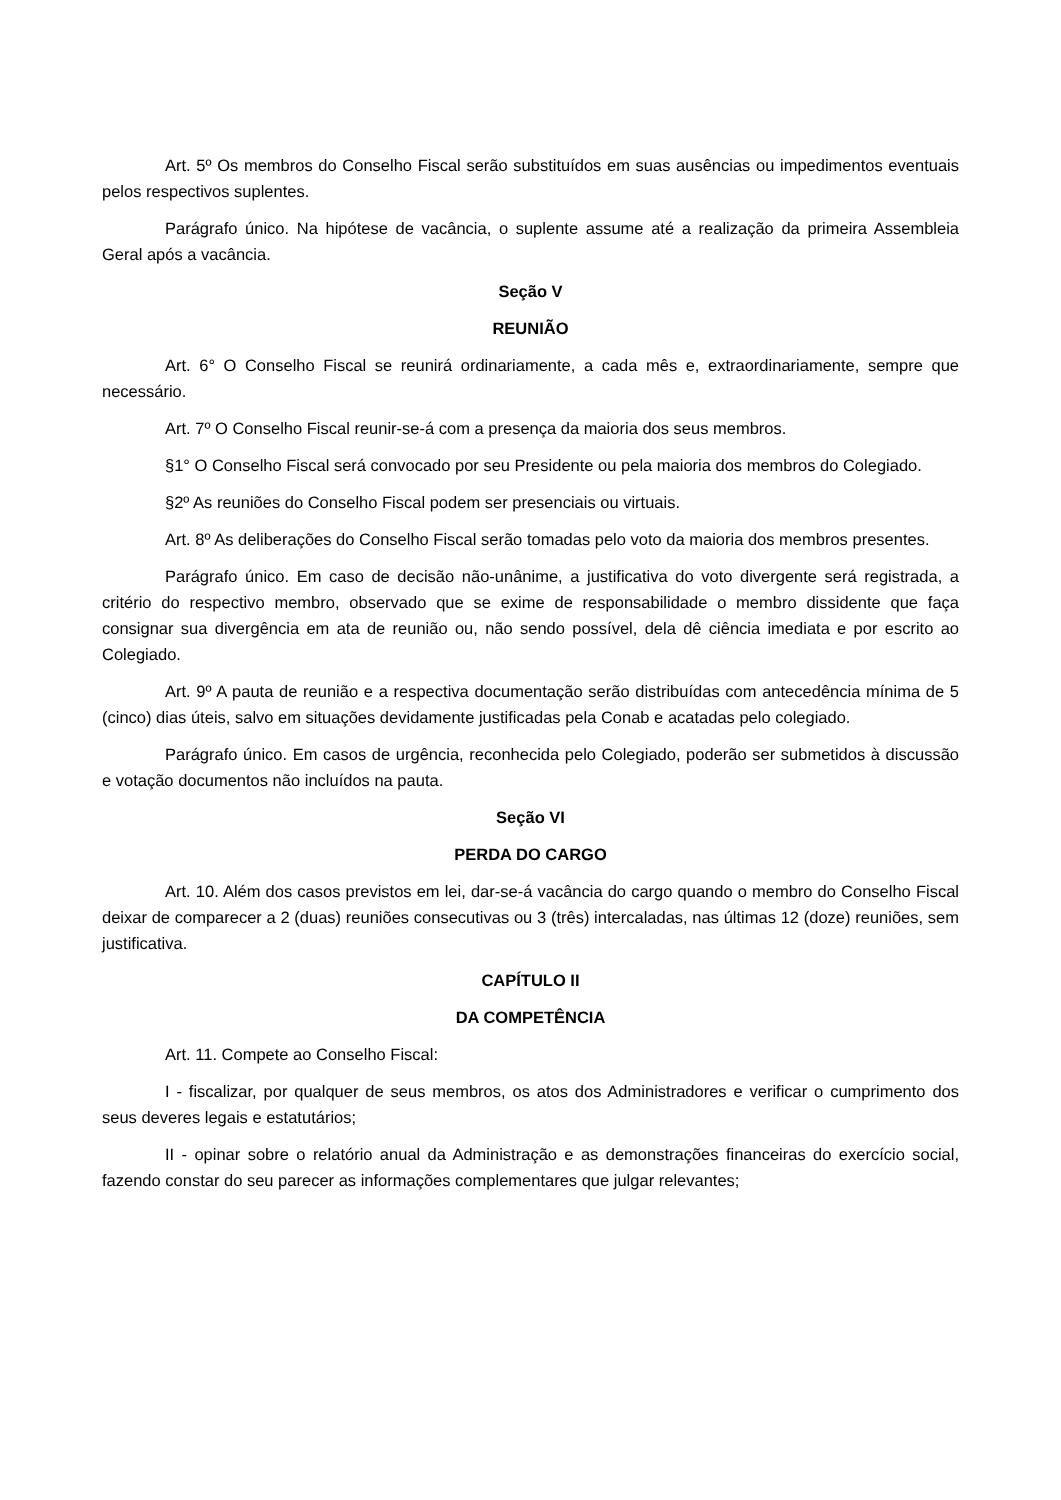Art. 5º Os membros do Conselho Fiscal serão substituídos em suas ausências ou impedimentos eventuais pelos respectivos suplentes.
Parágrafo único. Na hipótese de vacância, o suplente assume até a realização da primeira Assembleia Geral após a vacância.
Seção V
REUNIÃO
Art. 6° O Conselho Fiscal se reunirá ordinariamente, a cada mês e, extraordinariamente, sempre que necessário.
Art. 7º O Conselho Fiscal reunir-se-á com a presença da maioria dos seus membros.
§1° O Conselho Fiscal será convocado por seu Presidente ou pela maioria dos membros do Colegiado.
§2º As reuniões do Conselho Fiscal podem ser presenciais ou virtuais.
Art. 8º As deliberações do Conselho Fiscal serão tomadas pelo voto da maioria dos membros presentes.
Parágrafo único. Em caso de decisão não-unânime, a justificativa do voto divergente será registrada, a critério do respectivo membro, observado que se exime de responsabilidade o membro dissidente que faça consignar sua divergência em ata de reunião ou, não sendo possível, dela dê ciência imediata e por escrito ao Colegiado.
Art. 9º A pauta de reunião e a respectiva documentação serão distribuídas com antecedência mínima de 5 (cinco) dias úteis, salvo em situações devidamente justificadas pela Conab e acatadas pelo colegiado.
Parágrafo único. Em casos de urgência, reconhecida pelo Colegiado, poderão ser submetidos à discussão e votação documentos não incluídos na pauta.
Seção VI
PERDA DO CARGO
Art. 10. Além dos casos previstos em lei, dar-se-á vacância do cargo quando o membro do Conselho Fiscal deixar de comparecer a 2 (duas) reuniões consecutivas ou 3 (três) intercaladas, nas últimas 12 (doze) reuniões, sem justificativa.
CAPÍTULO II
DA COMPETÊNCIA
Art. 11. Compete ao Conselho Fiscal:
I - fiscalizar, por qualquer de seus membros, os atos dos Administradores e verificar o cumprimento dos seus deveres legais e estatutários;
II - opinar sobre o relatório anual da Administração e as demonstrações financeiras do exercício social, fazendo constar do seu parecer as informações complementares que julgar relevantes;